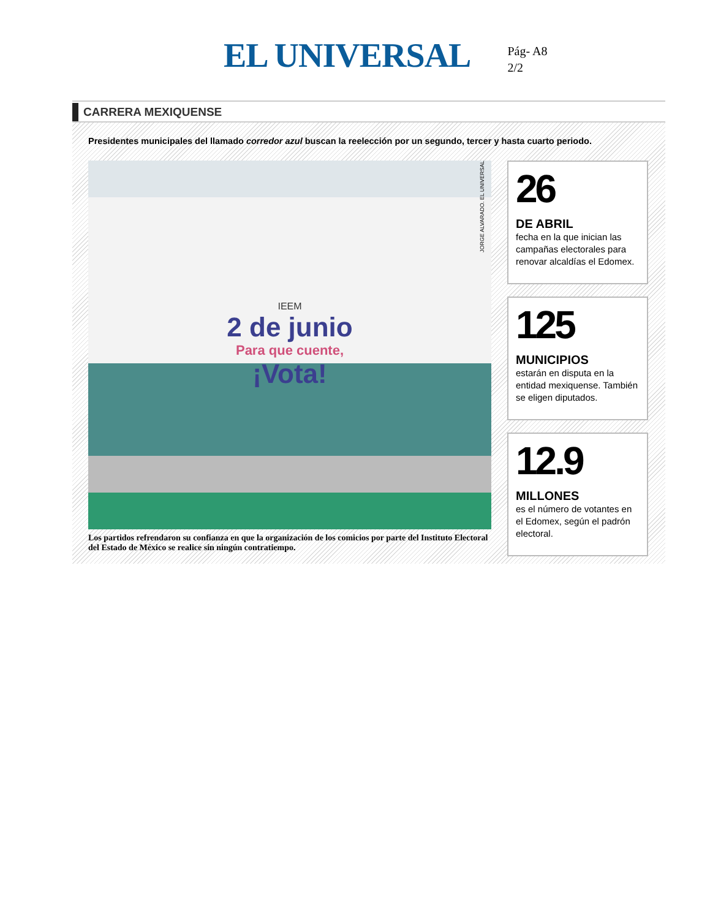EL UNIVERSAL
Pág- A8
2/2
CARRERA MEXIQUENSE
Presidentes municipales del llamado corredor azul buscan la reelección por un segundo, tercer y hasta cuarto periodo.
IEEM
2 de junio
Para que cuente,
¡Vota!
JORGE ALVARADO. EL UNIVERSAL
Los partidos refrendaron su confianza en que la organización de los comicios por parte del Instituto Electoral del Estado de México se realice sin ningún contratiempo.
26
DE ABRIL
fecha en la que inician las campañas electorales para renovar alcaldías el Edomex.
125
MUNICIPIOS
estarán en disputa en la entidad mexiquense. También se eligen diputados.
12.9
MILLONES
es el número de votantes en el Edomex, según el padrón electoral.